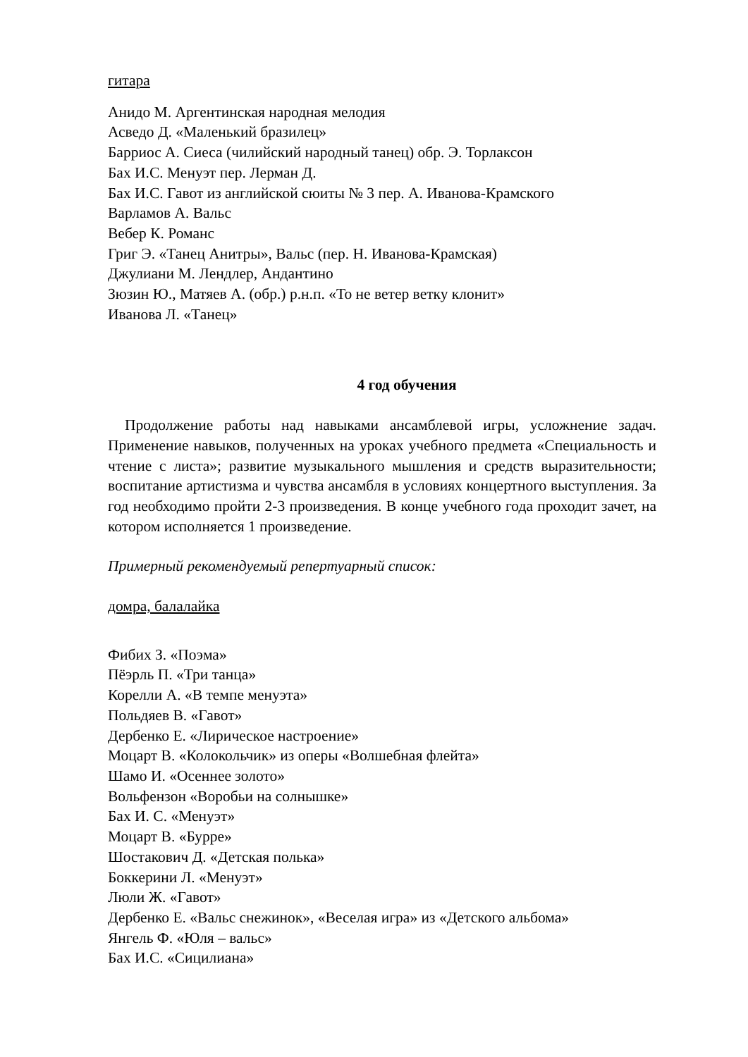гитара
Анидо М. Аргентинская народная мелодия
Асведо Д. «Маленький бразилец»
Барриос А. Сиеса (чилийский народный танец) обр. Э. Торлаксон
Бах И.С. Менуэт пер. Лерман Д.
Бах И.С. Гавот из английской сюиты № 3 пер. А. Иванова-Крамского
Варламов А. Вальс
Вебер К. Романс
Григ Э. «Танец Анитры», Вальс (пер. Н. Иванова-Крамская)
Джулиани М. Лендлер, Андантино
Зюзин Ю., Матяев А. (обр.) р.н.п. «То не ветер ветку клонит»
Иванова Л. «Танец»
4 год обучения
Продолжение работы над навыками ансамблевой игры, усложнение задач. Применение навыков, полученных на уроках учебного предмета «Специальность и чтение с листа»; развитие музыкального мышления и средств выразительности; воспитание артистизма и чувства ансамбля в условиях концертного выступления. За год необходимо пройти 2-3 произведения. В конце учебного года проходит зачет, на котором исполняется 1 произведение.
Примерный рекомендуемый репертуарный список:
домра, балалайка
Фибих З. «Поэма»
Пёэрль П. «Три танца»
Корелли А. «В темпе менуэта»
Польдяев В. «Гавот»
Дербенко Е. «Лирическое настроение»
Моцарт В. «Колокольчик» из оперы «Волшебная флейта»
Шамо И. «Осеннее золото»
Вольфензон «Воробьи на солнышке»
Бах И. С. «Менуэт»
Моцарт В. «Бурре»
Шостакович Д. «Детская полька»
Боккерини Л. «Менуэт»
Люли Ж. «Гавот»
Дербенко Е. «Вальс снежинок», «Веселая игра» из «Детского альбома»
Янгель Ф. «Юля – вальс»
Бах И.С. «Сицилиана»